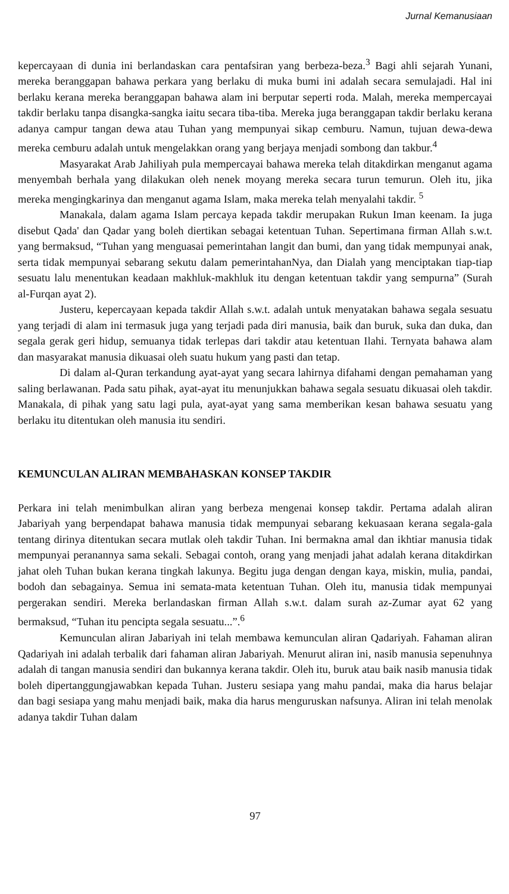Jurnal Kemanusiaan
kepercayaan di dunia ini berlandaskan cara pentafsiran yang berbeza-beza.<sup>3</sup> Bagi ahli sejarah Yunani, mereka beranggapan bahawa perkara yang berlaku di muka bumi ini adalah secara semulajadi. Hal ini berlaku kerana mereka beranggapan bahawa alam ini berputar seperti roda. Malah, mereka mempercayai takdir berlaku tanpa disangka-sangka iaitu secara tiba-tiba. Mereka juga beranggapan takdir berlaku kerana adanya campur tangan dewa atau Tuhan yang mempunyai sikap cemburu. Namun, tujuan dewa-dewa mereka cemburu adalah untuk mengelakkan orang yang berjaya menjadi sombong dan takbur.<sup>4</sup>
Masyarakat Arab Jahiliyah pula mempercayai bahawa mereka telah ditakdirkan menganut agama menyembah berhala yang dilakukan oleh nenek moyang mereka secara turun temurun. Oleh itu, jika mereka mengingkarinya dan menganut agama Islam, maka mereka telah menyalahi takdir. <sup>5</sup>
Manakala, dalam agama Islam percaya kepada takdir merupakan Rukun Iman keenam. Ia juga disebut Qada' dan Qadar yang boleh diertikan sebagai ketentuan Tuhan. Sepertimana firman Allah s.w.t. yang bermaksud, “Tuhan yang menguasai pemerintahan langit dan bumi, dan yang tidak mempunyai anak, serta tidak mempunyai sebarang sekutu dalam pemerintahanNya, dan Dialah yang menciptakan tiap-tiap sesuatu lalu menentukan keadaan makhluk-makhluk itu dengan ketentuan takdir yang sempurna” (Surah al-Furqan ayat 2).
Justeru, kepercayaan kepada takdir Allah s.w.t. adalah untuk menyatakan bahawa segala sesuatu yang terjadi di alam ini termasuk juga yang terjadi pada diri manusia, baik dan buruk, suka dan duka, dan segala gerak geri hidup, semuanya tidak terlepas dari takdir atau ketentuan Ilahi. Ternyata bahawa alam dan masyarakat manusia dikuasai oleh suatu hukum yang pasti dan tetap.
Di dalam al-Quran terkandung ayat-ayat yang secara lahirnya difahami dengan pemahaman yang saling berlawanan. Pada satu pihak, ayat-ayat itu menunjukkan bahawa segala sesuatu dikuasai oleh takdir. Manakala, di pihak yang satu lagi pula, ayat-ayat yang sama memberikan kesan bahawa sesuatu yang berlaku itu ditentukan oleh manusia itu sendiri.
KEMUNCULAN ALIRAN MEMBAHASKAN KONSEP TAKDIR
Perkara ini telah menimbulkan aliran yang berbeza mengenai konsep takdir. Pertama adalah aliran Jabariyah yang berpendapat bahawa manusia tidak mempunyai sebarang kekuasaan kerana segala-gala tentang dirinya ditentukan secara mutlak oleh takdir Tuhan. Ini bermakna amal dan ikhtiar manusia tidak mempunyai peranannya sama sekali. Sebagai contoh, orang yang menjadi jahat adalah kerana ditakdirkan jahat oleh Tuhan bukan kerana tingkah lakunya. Begitu juga dengan dengan kaya, miskin, mulia, pandai, bodoh dan sebagainya. Semua ini semata-mata ketentuan Tuhan. Oleh itu, manusia tidak mempunyai pergerakan sendiri. Mereka berlandaskan firman Allah s.w.t. dalam surah az-Zumar ayat 62 yang bermaksud, “Tuhan itu pencipta segala sesuatu...”.<sup>6</sup>
Kemunculan aliran Jabariyah ini telah membawa kemunculan aliran Qadariyah. Fahaman aliran Qadariyah ini adalah terbalik dari fahaman aliran Jabariyah. Menurut aliran ini, nasib manusia sepenuhnya adalah di tangan manusia sendiri dan bukannya kerana takdir. Oleh itu, buruk atau baik nasib manusia tidak boleh dipertanggungjawabkan kepada Tuhan. Justeru sesiapa yang mahu pandai, maka dia harus belajar dan bagi sesiapa yang mahu menjadi baik, maka dia harus menguruskan nafsunya. Aliran ini telah menolak adanya takdir Tuhan dalam
97